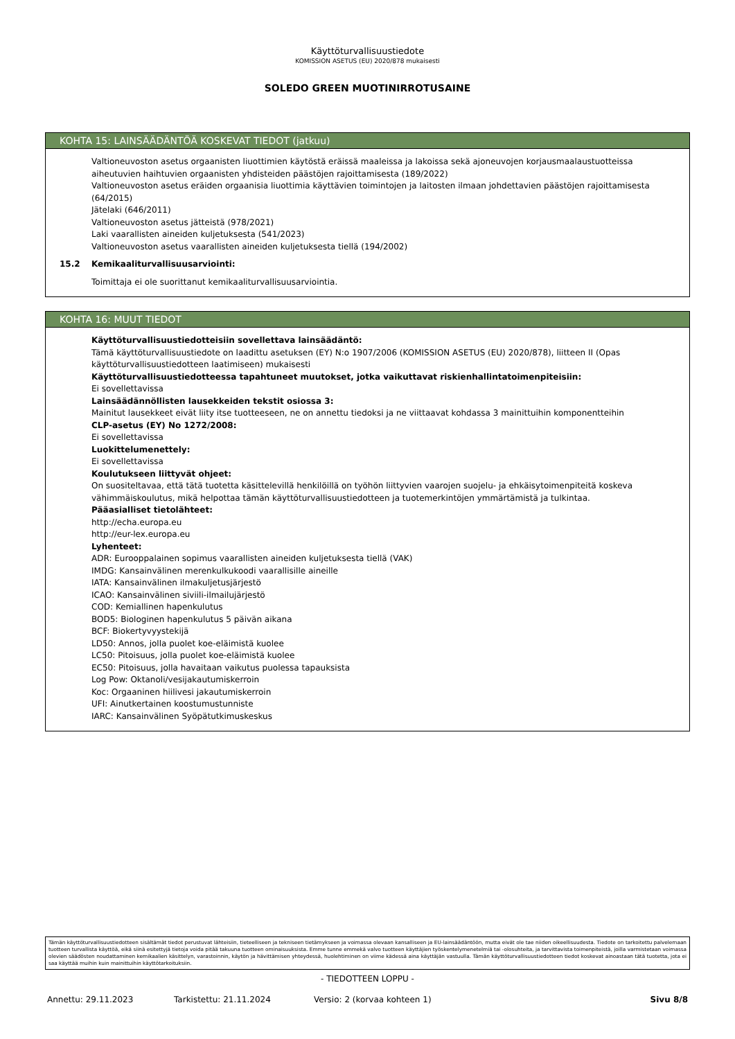Käyttöturvallisuustiedote
KOMISSION ASETUS (EU) 2020/878 mukaisesti
SOLEDO GREEN MUOTINIRROTUSAINE
KOHTA 15: LAINSÄÄDÄNTÖÄ KOSKEVAT TIEDOT (jatkuu)
Valtioneuvoston asetus orgaanisten liuottimien käytöstä eräissä maaleissa ja lakoissa sekä ajoneuvojen korjausmaalaustuotteissa aiheutuvien haihtuvien orgaanisten yhdisteiden päästöjen rajoittamisesta (189/2022)
Valtioneuvoston asetus eräiden orgaanisia liuottimia käyttävien toimintojen ja laitosten ilmaan johdettavien päästöjen rajoittamisesta (64/2015)
Jätelaki (646/2011)
Valtioneuvoston asetus jätteistä (978/2021)
Laki vaarallisten aineiden kuljetuksesta (541/2023)
Valtioneuvoston asetus vaarallisten aineiden kuljetuksesta tiellä (194/2002)
15.2 Kemikaaliturvallisuusarviointi:
Toimittaja ei ole suorittanut kemikaaliturvallisuusarviointia.
KOHTA 16: MUUT TIEDOT
Käyttöturvallisuustiedotteisiin sovellettava lainsäädäntö:
Tämä käyttöturvallisuustiedote on laadittu asetuksen (EY) N:o 1907/2006 (KOMISSION ASETUS (EU) 2020/878), liitteen II (Opas käyttöturvallisuustiedotteen laatimiseen) mukaisesti
Käyttöturvallisuustiedotteessa tapahtuneet muutokset, jotka vaikuttavat riskienhallintatoimenpiteisiin:
Ei sovellettavissa
Lainsäädännöllisten lausekkeiden tekstit osiossa 3:
Mainitut lausekkeet eivät liity itse tuotteeseen, ne on annettu tiedoksi ja ne viittaavat kohdassa 3 mainittuihin komponentteihin
CLP-asetus (EY) No 1272/2008:
Ei sovellettavissa
Luokittelumenettely:
Ei sovellettavissa
Koulutukseen liittyvät ohjeet:
On suositeltavaa, että tätä tuotetta käsittelevillä henkilöillä on työhön liittyvien vaarojen suojelu- ja ehkäisytoimenpiteitä koskeva vähimmäiskoulutus, mikä helpottaa tämän käyttöturvallisuustiedotteen ja tuotemerkintöjen ymmärtämistä ja tulkintaa.
Pääasialliset tietolähteet:
http://echa.europa.eu
http://eur-lex.europa.eu
Lyhenteet:
ADR: Eurooppalainen sopimus vaarallisten aineiden kuljetuksesta tiellä (VAK)
IMDG: Kansainvälinen merenkulkukoodi vaarallisille aineille
IATA: Kansainvälinen ilmakuljetusjärjestö
ICAO: Kansainvälinen siviili-ilmailujärjestö
COD: Kemiallinen hapenkulutus
BOD5: Biologinen hapenkulutus 5 päivän aikana
BCF: Biokertyvyystekijä
LD50: Annos, jolla puolet koe-eläimistä kuolee
LC50: Pitoisuus, jolla puolet koe-eläimistä kuolee
EC50: Pitoisuus, jolla havaitaan vaikutus puolessa tapauksista
Log Pow: Oktanoli/vesijakautumiskerroin
Koc: Orgaaninen hiilivesi jakautumiskerroin
UFI: Ainutkertainen koostumustunniste
IARC: Kansainvälinen Syöpätutkimuskeskus
Tämän käyttöturvallisuustiedotteen sisältämät tiedot perustuvat lähteisiin, tieteelliseen ja tekniseen tietämykseen ja voimassa olevaan kansalliseen ja EU-lainsäädäntöön, mutta eivät ole tae niiden oikeellisuudesta. Tiedote on tarkoitettu palvelemaan tuotteen turvallista käyttöä, eikä siinä esitettyjä tietoja voida pitää takuuna tuotteen ominaisuuksista. Emme tunne emmekä valvo tuotteen käyttäjien työskentelymenetelmiä tai -olosuhteita, ja tarvittavista toimenpiteistä, joilla varmistetaan voimassa olevien säädösten noudattaminen kemikaalien käsittelyn, varastoinnin, käytön ja hävittämisen yhteydessä, huolehtiminen on viime kädessä aina käyttäjän vastuulla. Tämän käyttöturvallisuustiedotteen tiedot koskevat ainoastaan tätä tuotetta, jota ei saa käyttää muihin kuin mainittuihin käyttötarkoituksiin.
- TIEDOTTEEN LOPPU -
Annettu: 29.11.2023 Tarkistettu: 21.11.2024 Versio: 2 (korvaa kohteen 1) Sivu 8/8